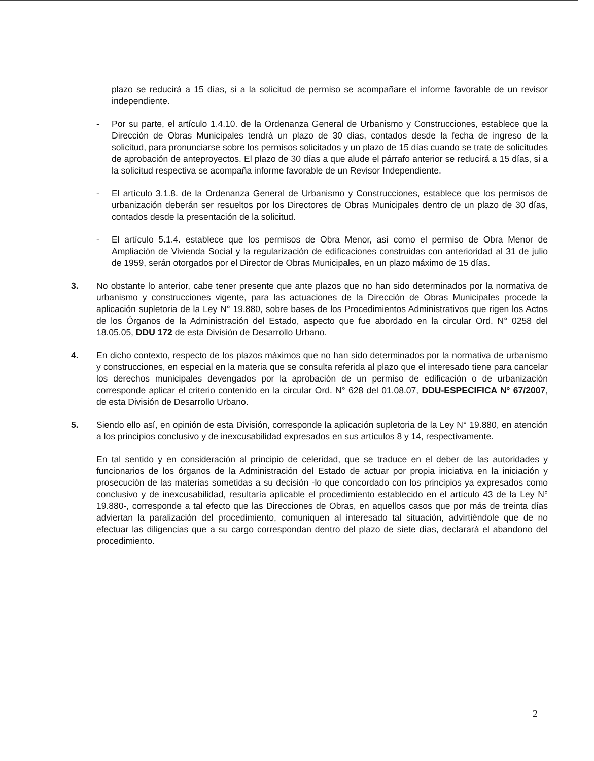plazo se reducirá a 15 días, si a la solicitud de permiso se acompañare el informe favorable de un revisor independiente.
- Por su parte, el artículo 1.4.10. de la Ordenanza General de Urbanismo y Construcciones, establece que la Dirección de Obras Municipales tendrá un plazo de 30 días, contados desde la fecha de ingreso de la solicitud, para pronunciarse sobre los permisos solicitados y un plazo de 15 días cuando se trate de solicitudes de aprobación de anteproyectos. El plazo de 30 días a que alude el párrafo anterior se reducirá a 15 días, si a la solicitud respectiva se acompaña informe favorable de un Revisor Independiente.
- El artículo 3.1.8. de la Ordenanza General de Urbanismo y Construcciones, establece que los permisos de urbanización deberán ser resueltos por los Directores de Obras Municipales dentro de un plazo de 30 días, contados desde la presentación de la solicitud.
- El artículo 5.1.4. establece que los permisos de Obra Menor, así como el permiso de Obra Menor de Ampliación de Vivienda Social y la regularización de edificaciones construidas con anterioridad al 31 de julio de 1959, serán otorgados por el Director de Obras Municipales, en un plazo máximo de 15 días.
3. No obstante lo anterior, cabe tener presente que ante plazos que no han sido determinados por la normativa de urbanismo y construcciones vigente, para las actuaciones de la Dirección de Obras Municipales procede la aplicación supletoria de la Ley N° 19.880, sobre bases de los Procedimientos Administrativos que rigen los Actos de los Órganos de la Administración del Estado, aspecto que fue abordado en la circular Ord. N° 0258 del 18.05.05, DDU 172 de esta División de Desarrollo Urbano.
4. En dicho contexto, respecto de los plazos máximos que no han sido determinados por la normativa de urbanismo y construcciones, en especial en la materia que se consulta referida al plazo que el interesado tiene para cancelar los derechos municipales devengados por la aprobación de un permiso de edificación o de urbanización corresponde aplicar el criterio contenido en la circular Ord. N° 628 del 01.08.07, DDU-ESPECIFICA N° 67/2007, de esta División de Desarrollo Urbano.
5. Siendo ello así, en opinión de esta División, corresponde la aplicación supletoria de la Ley N° 19.880, en atención a los principios conclusivo y de inexcusabilidad expresados en sus artículos 8 y 14, respectivamente.
En tal sentido y en consideración al principio de celeridad, que se traduce en el deber de las autoridades y funcionarios de los órganos de la Administración del Estado de actuar por propia iniciativa en la iniciación y prosecución de las materias sometidas a su decisión -lo que concordado con los principios ya expresados como conclusivo y de inexcusabilidad, resultaría aplicable el procedimiento establecido en el artículo 43 de la Ley N° 19.880-, corresponde a tal efecto que las Direcciones de Obras, en aquellos casos que por más de treinta días adviertan la paralización del procedimiento, comuniquen al interesado tal situación, advirtiéndole que de no efectuar las diligencias que a su cargo correspondan dentro del plazo de siete días, declarará el abandono del procedimiento.
2